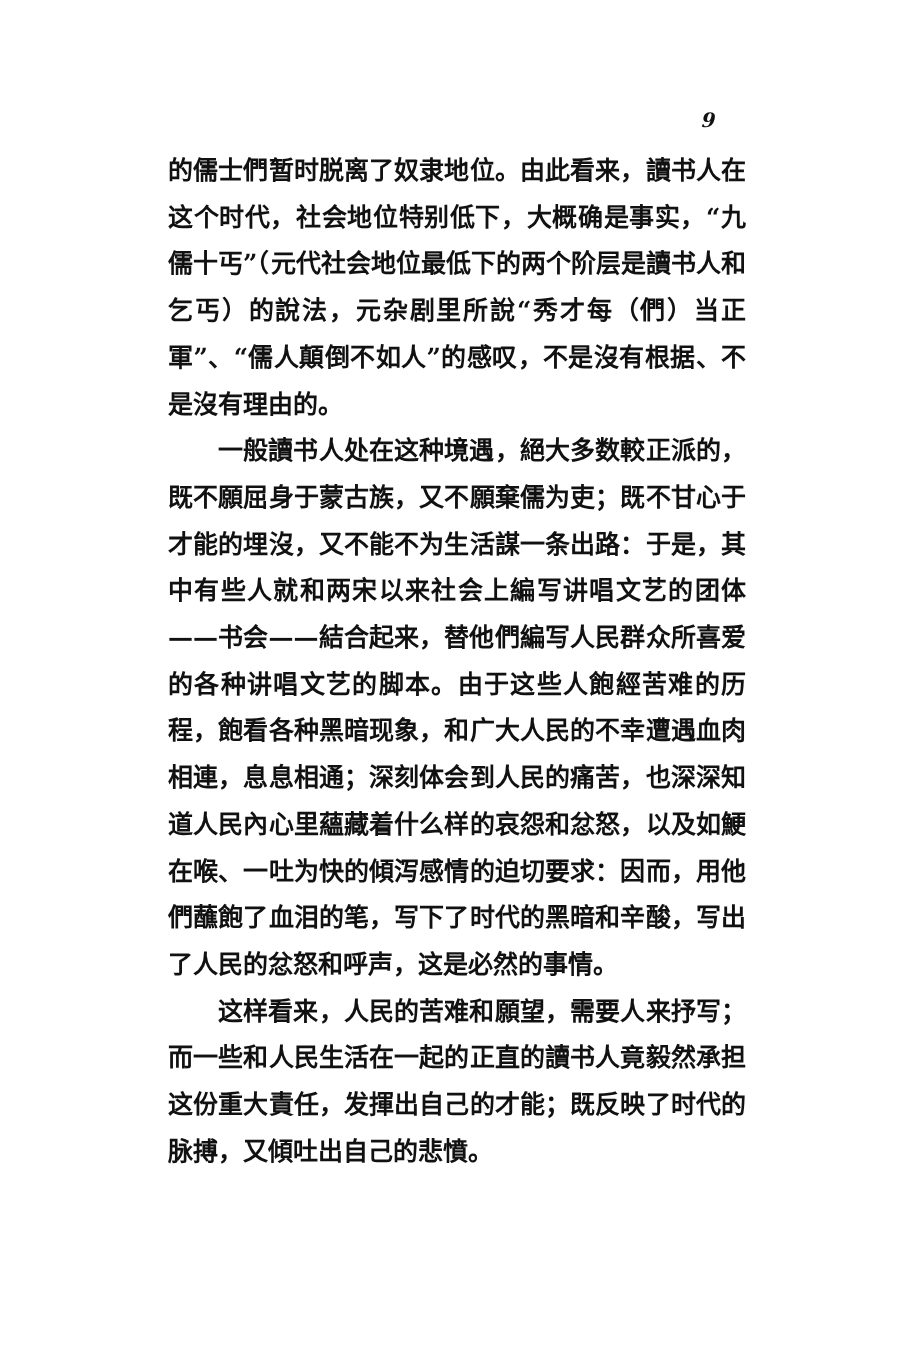9
的儒士們暂时脱离了奴隶地位。由此看来，讀书人在这个时代，社会地位特别低下，大概确是事实，“九儒十丐”（元代社会地位最低下的两个阶层是讀书人和乞丐）的說法，元杂剧里所說“秀才每（們）当正軍”、“儒人顛倒不如人”的感叹，不是沒有根据、不是沒有理由的。
一般讀书人处在这种境遇，絕大多数較正派的，既不願屈身于蒙古族，又不願棄儒为吏；既不甘心于才能的埋沒，又不能不为生活謀一条出路：于是，其中有些人就和两宋以来社会上編写讲唱文艺的团体——书会——結合起来，替他們編写人民群众所喜爱的各种讲唱文艺的脚本。由于这些人飽經苦难的历程，飽看各种黑暗现象，和广大人民的不幸遭遇血肉相連，息息相通；深刻体会到人民的痛苦，也深深知道人民內心里蘊藏着什么样的哀怨和忿怒，以及如鯁在喉、一吐为快的傾泻感情的迫切要求：因而，用他們蘸飽了血泪的笔，写下了时代的黑暗和辛酸，写出了人民的忿怒和呼声，这是必然的事情。
这样看来，人民的苦难和願望，需要人来抒写；而一些和人民生活在一起的正直的讀书人竟毅然承担这份重大責任，发揮出自己的才能；既反映了时代的脉搏，又傾吐出自己的悲憤。